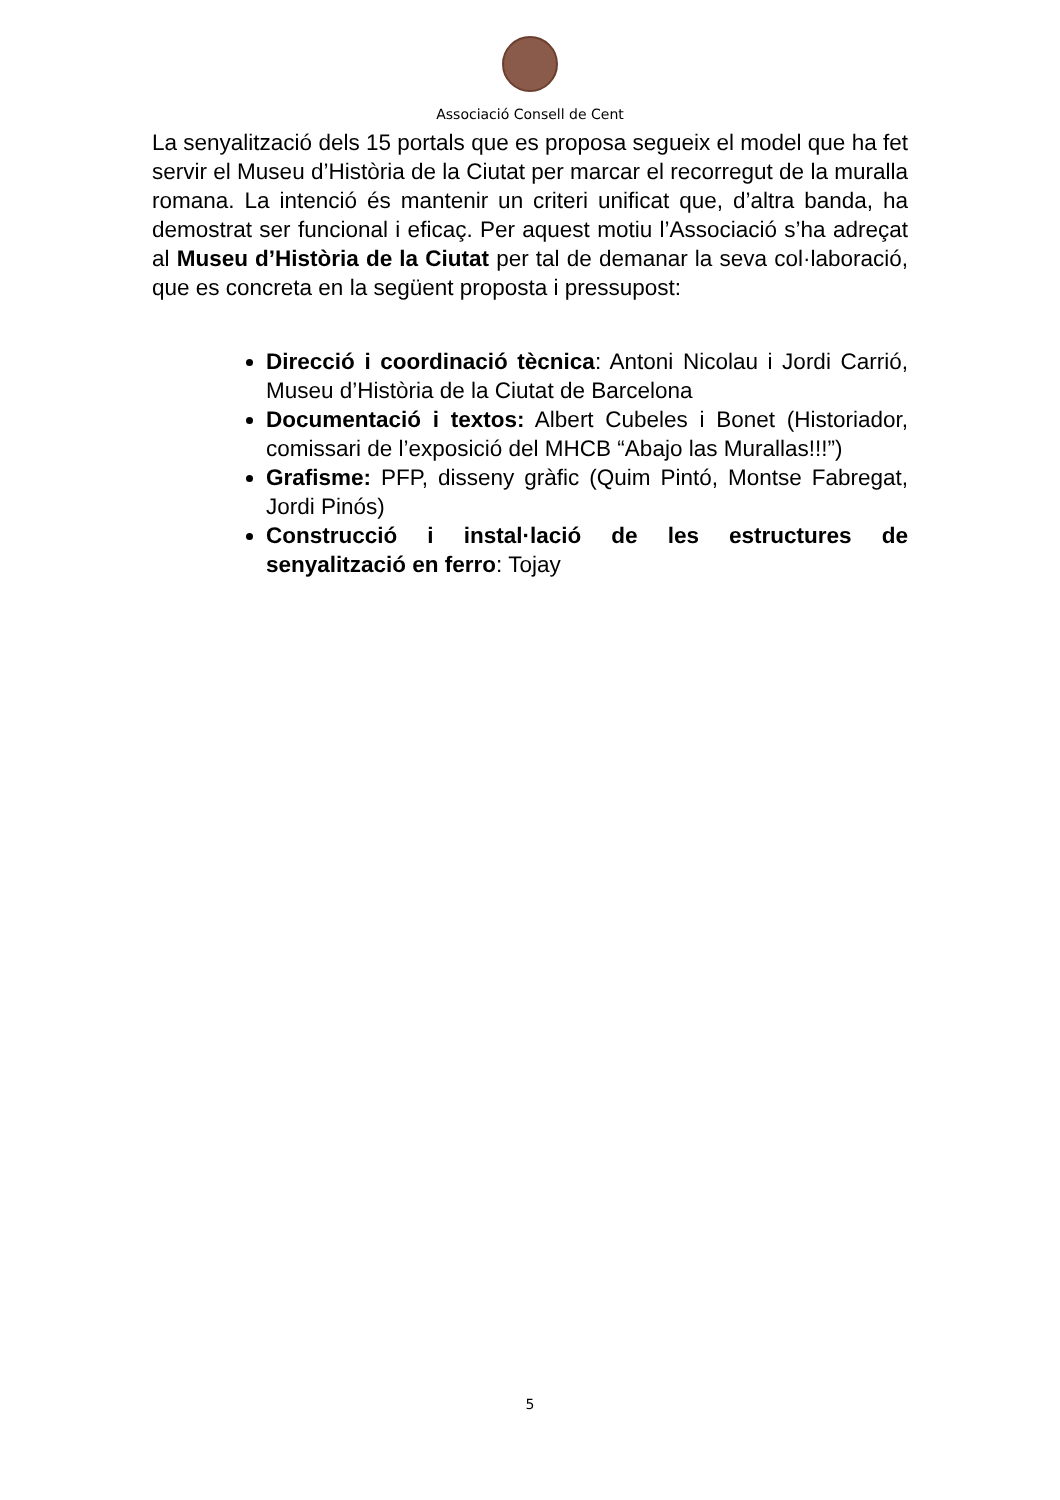Associació Consell de Cent
La senyalització dels 15 portals que es proposa segueix el model que ha fet servir el Museu d’Història de la Ciutat per marcar el recorregut de la muralla romana. La intenció és mantenir un criteri unificat que, d’altra banda, ha demostrat ser funcional i eficaç. Per aquest motiu l’Associació s’ha adreçat al Museu d’Història de la Ciutat per tal de demanar la seva col·laboració, que es concreta en la següent proposta i pressupost:
Direcció i coordinació tècnica: Antoni Nicolau i Jordi Carrió, Museu d’Història de la Ciutat de Barcelona
Documentació i textos: Albert Cubeles i Bonet (Historiador, comissari de l’exposició del MHCB “Abajo las Murallas!!!”)
Grafisme: PFP, disseny gràfic (Quim Pintó, Montse Fabregat, Jordi Pinós)
Construcció i instal·lació de les estructures de senyalització en ferro: Tojay
5